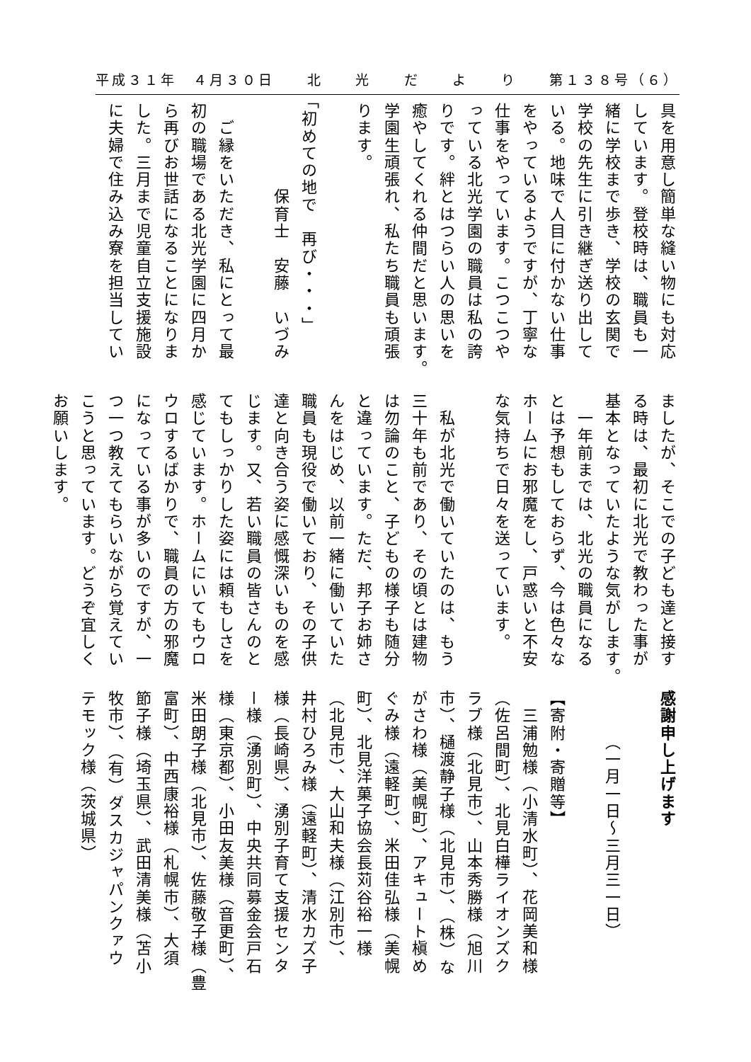平成３１年　４月３０日 北光だより 第１３８号（６）
具を用意し簡単な縫い物にも対応
しています。登校時は、職員も一
緒に学校まで歩き、学校の玄関で
学校の先生に引き継ぎ送り出して
いる。地味で人目に付かない仕事
をやっているようですが、丁寧な
仕事をやっています。こつこつや
っている北光学園の職員は私の誇
りです。絆とはつらい人の思いを
癒やしてくれる仲間だと思います。
学園生頑張れ、私たち職員も頑張
ります。
「初めての地で　再び・・・」
　　　　　保育士　安藤　いづみ
　ご縁をいただき、私にとって最
初の職場である北光学園に四月か
ら再びお世話になることになりま
した。三月まで児童自立支援施設
に夫婦で住み込み寮を担当してい
ましたが、そこでの子ども達と接す
る時は、最初に北光で教わった事が
基本となっていたような気がします。
　一年前までは、北光の職員になる
とは予想もしておらず、今は色々な
ホームにお邪魔をし、戸惑いと不安
な気持ちで日々を送っています。
　私が北光で働いていたのは、もう
三十年も前であり、その頃とは建物
は勿論のこと、子どもの様子も随分
と違っています。ただ、邦子お姉さ
んをはじめ、以前一緒に働いていた
職員も現役で働いており、その子供
達と向き合う姿に感慨深いものを感
じます。又、若い職員の皆さんのと
てもしっかりした姿には頼もしさを
感じています。ホームにいてもウロ
ウロするばかりで、職員の方の邪魔
になっている事が多いのですが、一
つ一つ教えてもらいながら覚えてい
こうと思っています。どうぞ宜しく
お願いします。
感謝申し上げます
　　　（一月一日～三月三一日）
【寄附・寄贈等】
　三浦勉様（小清水町）、花岡美和様
（佐呂間町）、北見白樺ライオンズク
ラブ様（北見市）、山本秀勝様（旭川
市）、樋渡静子様（北見市）、（株）な
がさわ様（美幌町）、アキュート槇め
ぐみ様（遠軽町）、米田佳弘様（美幌
町）、北見洋菓子協会長苅谷裕一様
（北見市）、大山和夫様（江別市）、
井村ひろみ様（遠軽町）、清水カズ子
様（長崎県）、湧別子育て支援センタ
ー様（湧別町）、中央共同募金会戸石
様（東京都）、小田友美様（音更町）、
米田朗子様（北見市）、佐藤敬子様（豊
富町）、中西康裕様（札幌市）、大須
節子様（埼玉県）、武田清美様（苫小
牧市）、（有）ダスカジャパンクァウ
テモック様（茨城県）